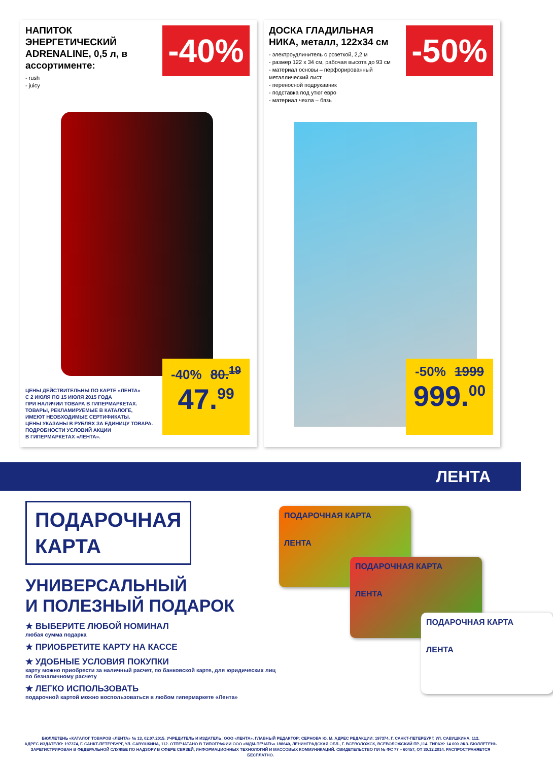НАПИТОК ЭНЕРГЕТИЧЕСКИЙ ADRENALINE, 0,5 л, в ассортименте:
- rush
- juicy
-40%
ЦЕНЫ ДЕЙСТВИТЕЛЬНЫ ПО КАРТЕ «ЛЕНТА»
С 2 ИЮЛЯ ПО 15 ИЮЛЯ 2015 ГОДА
ПРИ НАЛИЧИИ ТОВАРА В ГИПЕРМАРКЕТАХ.
ТОВАРЫ, РЕКЛАМИРУЕМЫЕ В КАТАЛОГЕ,
ИМЕЮТ НЕОБХОДИМЫЕ СЕРТИФИКАТЫ.
ЦЕНЫ УКАЗАНЫ В РУБЛЯХ ЗА ЕДИНИЦУ ТОВАРА.
ПОДРОБНОСТИ УСЛОВИЙ АКЦИИ
В ГИПЕРМАРКЕТАХ «ЛЕНТА».
-40% 80.<sup>19</sup>
47.<sup>99</sup>
ДОСКА ГЛАДИЛЬНАЯ НИКА, металл, 122х34 см
- электроудлинитель с розеткой, 2,2 м
- размер 122 х 34 см, рабочая высота до 93 см
- материал основы – перфорированный металлический лист
- переносной подрукавник
- подставка под утюг евро
- материал чехла – бязь
-50%
-50% 1999
999.<sup>00</sup>
ЛЕНТА
ПОДАРОЧНАЯ
КАРТА
УНИВЕРСАЛЬНЫЙ
И ПОЛЕЗНЫЙ ПОДАРОК
★ ВЫБЕРИТЕ ЛЮБОЙ НОМИНАЛ
любая сумма подарка
★ ПРИОБРЕТИТЕ КАРТУ НА КАССЕ
★ УДОБНЫЕ УСЛОВИЯ ПОКУПКИ
карту можно приобрести за наличный расчет, по банковской карте, для юридических лиц по безналичному расчету
★ ЛЕГКО ИСПОЛЬЗОВАТЬ
подарочной картой можно воспользоваться в любом гипермаркете «Лента»
ПОДАРОЧНАЯ КАРТА
ЛЕНТА
ПОДАРОЧНАЯ КАРТА
ЛЕНТА
ПОДАРОЧНАЯ КАРТА
ЛЕНТА
БЮЛЛЕТЕНЬ «КАТАЛОГ ТОВАРОВ «ЛЕНТА» № 13, 02.07.2015. УЧРЕДИТЕЛЬ И ИЗДАТЕЛЬ: ООО «ЛЕНТА». ГЛАВНЫЙ РЕДАКТОР: СЕРНОВА Ю. М. АДРЕС РЕДАКЦИИ: 197374, Г. САНКТ-ПЕТЕРБУРГ, УЛ. САВУШКИНА, 112.
АДРЕС ИЗДАТЕЛЯ: 197374, Г. САНКТ-ПЕТЕРБУРГ, УЛ. САВУШКИНА, 112. ОТПЕЧАТАНО В ТИПОГРАФИИ ООО «МДМ-ПЕЧАТЬ» 188640, ЛЕНИНГРАДСКАЯ ОБЛ., Г. ВСЕВОЛОЖСК, ВСЕВОЛОЖСКИЙ ПР.,114. ТИРАЖ: 14 000 ЭКЗ. БЮЛЛЕТЕНЬ
ЗАРЕГИСТРИРОВАН В ФЕДЕРАЛЬНОЙ СЛУЖБЕ ПО НАДЗОРУ В СФЕРЕ СВЯЗЕЙ, ИНФОРМАЦИОННЫХ ТЕХНОЛОГИЙ И МАССОВЫХ КОММУНИКАЦИЙ. СВИДЕТЕЛЬСТВО ПИ № ФС 77 – 60457, ОТ 30.12.2014. РАСПРОСТРАНЯЕТСЯ БЕСПЛАТНО.